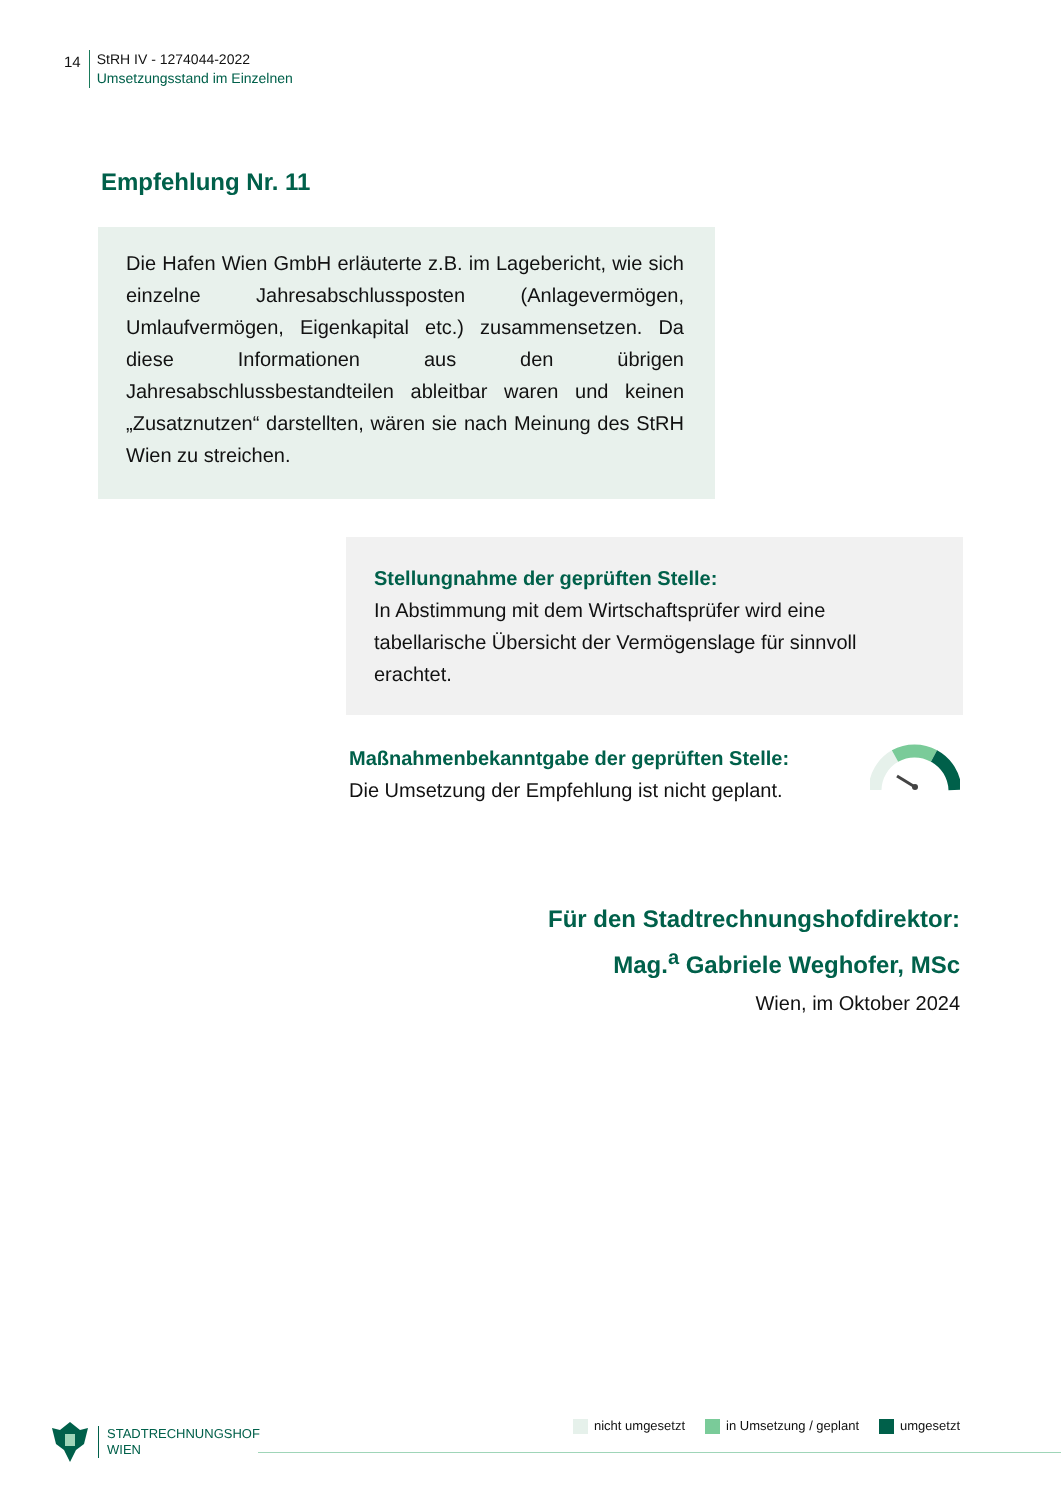14
StRH IV - 1274044-2022
Umsetzungsstand im Einzelnen
Empfehlung Nr. 11
Die Hafen Wien GmbH erläuterte z.B. im Lagebericht, wie sich einzelne Jahresabschlussposten (Anlagevermögen, Umlaufvermögen, Eigenkapital etc.) zusammensetzen. Da diese Informationen aus den übrigen Jahresabschlussbestandteilen ableitbar waren und keinen „Zusatznutzen“ darstellten, wären sie nach Meinung des StRH Wien zu streichen.
Stellungnahme der geprüften Stelle:
In Abstimmung mit dem Wirtschaftsprüfer wird eine tabellarische Übersicht der Vermögenslage für sinnvoll erachtet.
Maßnahmenbekanntgabe der geprüften Stelle:
Die Umsetzung der Empfehlung ist nicht geplant.
Für den Stadtrechnungshofdirektor:
Mag.<sup>a</sup> Gabriele Weghofer, MSc
Wien, im Oktober 2024
STADTRECHNUNGSHOF
WIEN
nicht umgesetzt in Umsetzung / geplant umgesetzt